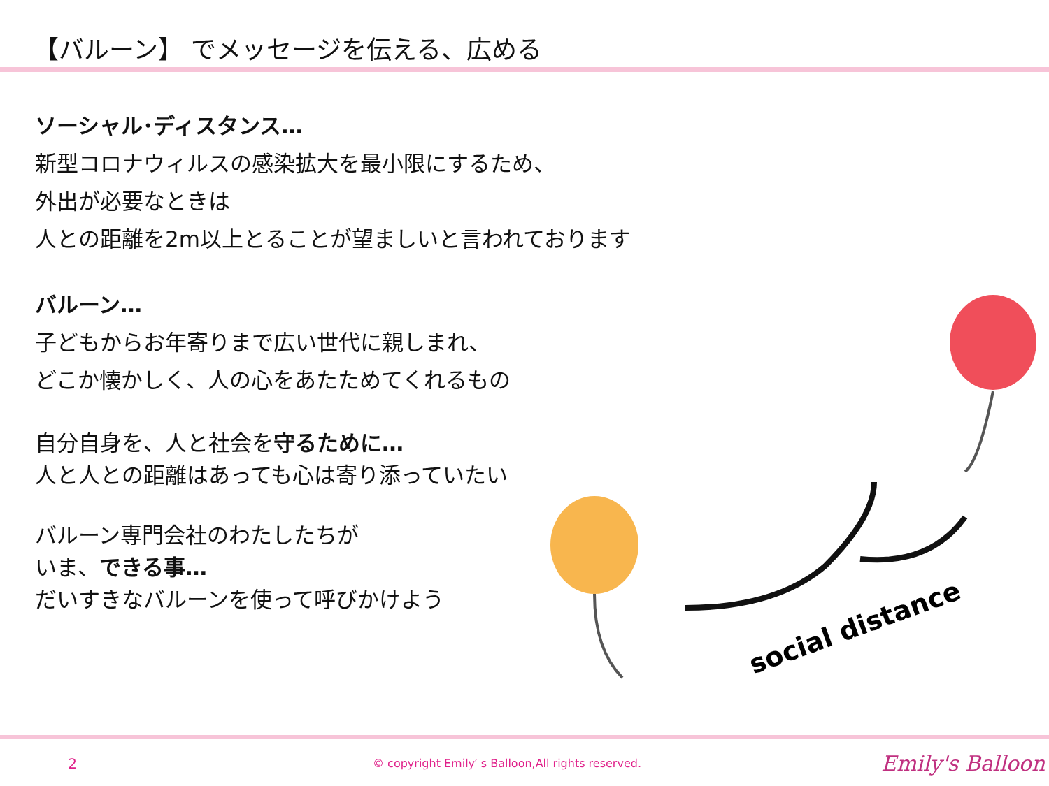【バルーン】 でメッセージを伝える、広める
ソーシャル･ディスタンス…
新型コロナウィルスの感染拡大を最小限にするため、
外出が必要なときは
人との距離を2m以上とることが望ましいと言われております
バルーン…
子どもからお年寄りまで広い世代に親しまれ、
どこか懐かしく、人の心をあたためてくれるもの
自分自身を、人と社会を守るために…
人と人との距離はあっても心は寄り添っていたい
バルーン専門会社のわたしたちが
いま、できる事…
だいすきなバルーンを使って呼びかけよう
social distance
2
© copyright Emily′ s Balloon,All rights reserved.
Emily's Balloon